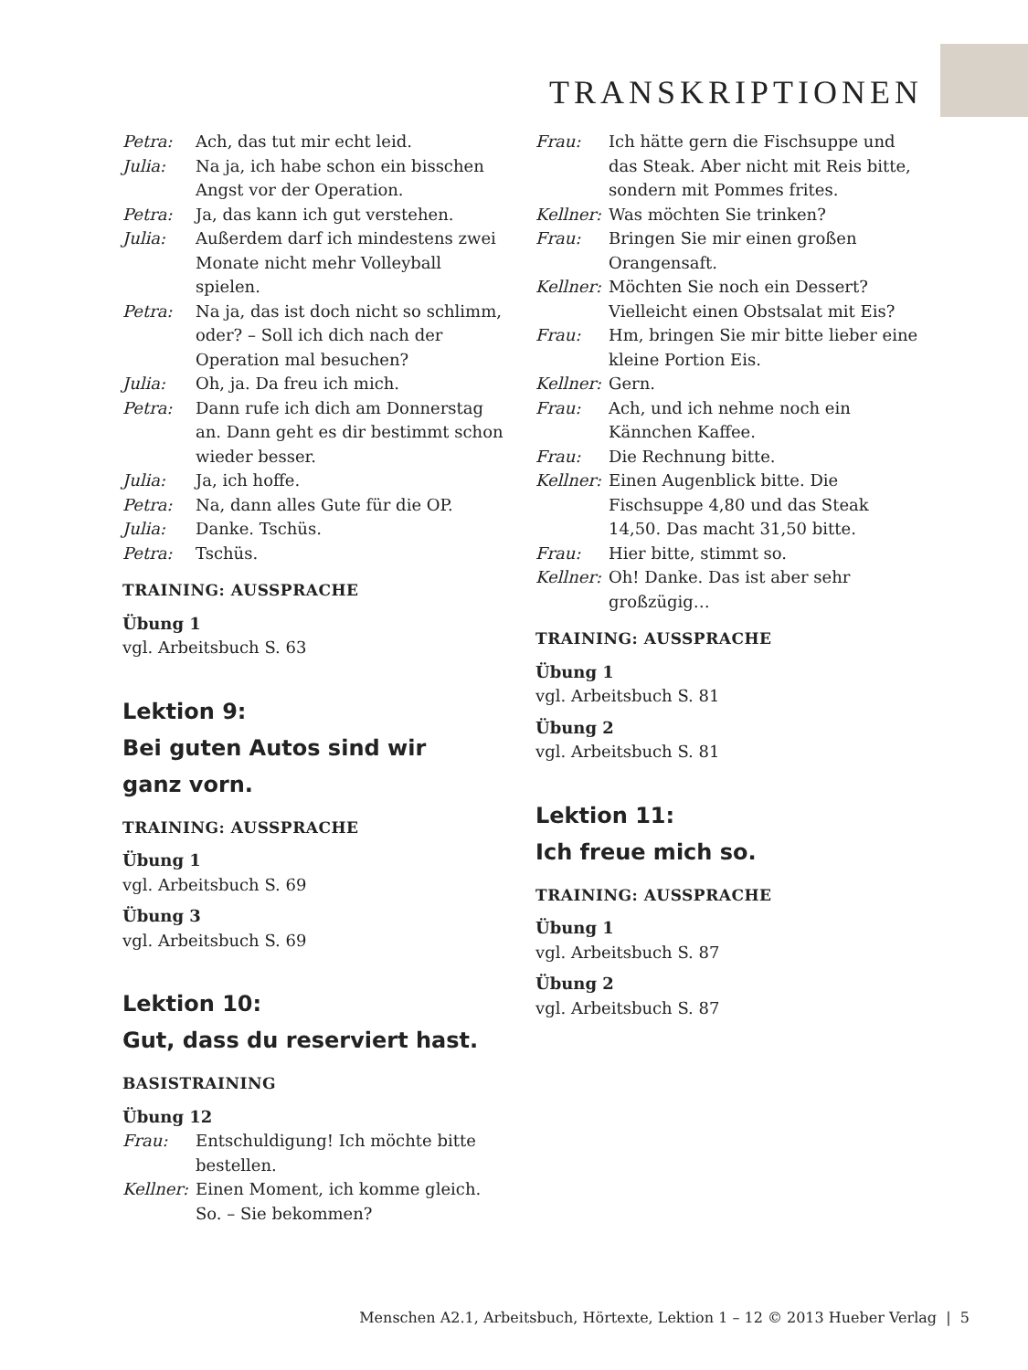TRANSKRIPTIONEN
Petra: Ach, das tut mir echt leid.
Julia: Na ja, ich habe schon ein bisschen Angst vor der Operation.
Petra: Ja, das kann ich gut verstehen.
Julia: Außerdem darf ich mindestens zwei Monate nicht mehr Volleyball spielen.
Petra: Na ja, das ist doch nicht so schlimm, oder? – Soll ich dich nach der Operation mal besuchen?
Julia: Oh, ja. Da freu ich mich.
Petra: Dann rufe ich dich am Donnerstag an. Dann geht es dir bestimmt schon wieder besser.
Julia: Ja, ich hoffe.
Petra: Na, dann alles Gute für die OP.
Julia: Danke. Tschüs.
Petra: Tschüs.
TRAINING: AUSSPRACHE
Übung 1
vgl. Arbeitsbuch S. 63
Lektion 9:
Bei guten Autos sind wir
ganz vorn.
TRAINING: AUSSPRACHE
Übung 1
vgl. Arbeitsbuch S. 69
Übung 3
vgl. Arbeitsbuch S. 69
Lektion 10:
Gut, dass du reserviert hast.
BASISTRAINING
Übung 12
Frau: Entschuldigung! Ich möchte bitte bestellen.
Kellner: Einen Moment, ich komme gleich. So. – Sie bekommen?
Frau: Ich hätte gern die Fischsuppe und das Steak. Aber nicht mit Reis bitte, sondern mit Pommes frites.
Kellner: Was möchten Sie trinken?
Frau: Bringen Sie mir einen großen Orangensaft.
Kellner: Möchten Sie noch ein Dessert? Vielleicht einen Obstsalat mit Eis?
Frau: Hm, bringen Sie mir bitte lieber eine kleine Portion Eis.
Kellner: Gern.
Frau: Ach, und ich nehme noch ein Kännchen Kaffee.
Frau: Die Rechnung bitte.
Kellner: Einen Augenblick bitte. Die Fischsuppe 4,80 und das Steak 14,50. Das macht 31,50 bitte.
Frau: Hier bitte, stimmt so.
Kellner: Oh! Danke. Das ist aber sehr großzügig…
TRAINING: AUSSPRACHE
Übung 1
vgl. Arbeitsbuch S. 81
Übung 2
vgl. Arbeitsbuch S. 81
Lektion 11:
Ich freue mich so.
TRAINING: AUSSPRACHE
Übung 1
vgl. Arbeitsbuch S. 87
Übung 2
vgl. Arbeitsbuch S. 87
Menschen A2.1, Arbeitsbuch, Hörtexte, Lektion 1 – 12 © 2013 Hueber Verlag | 5